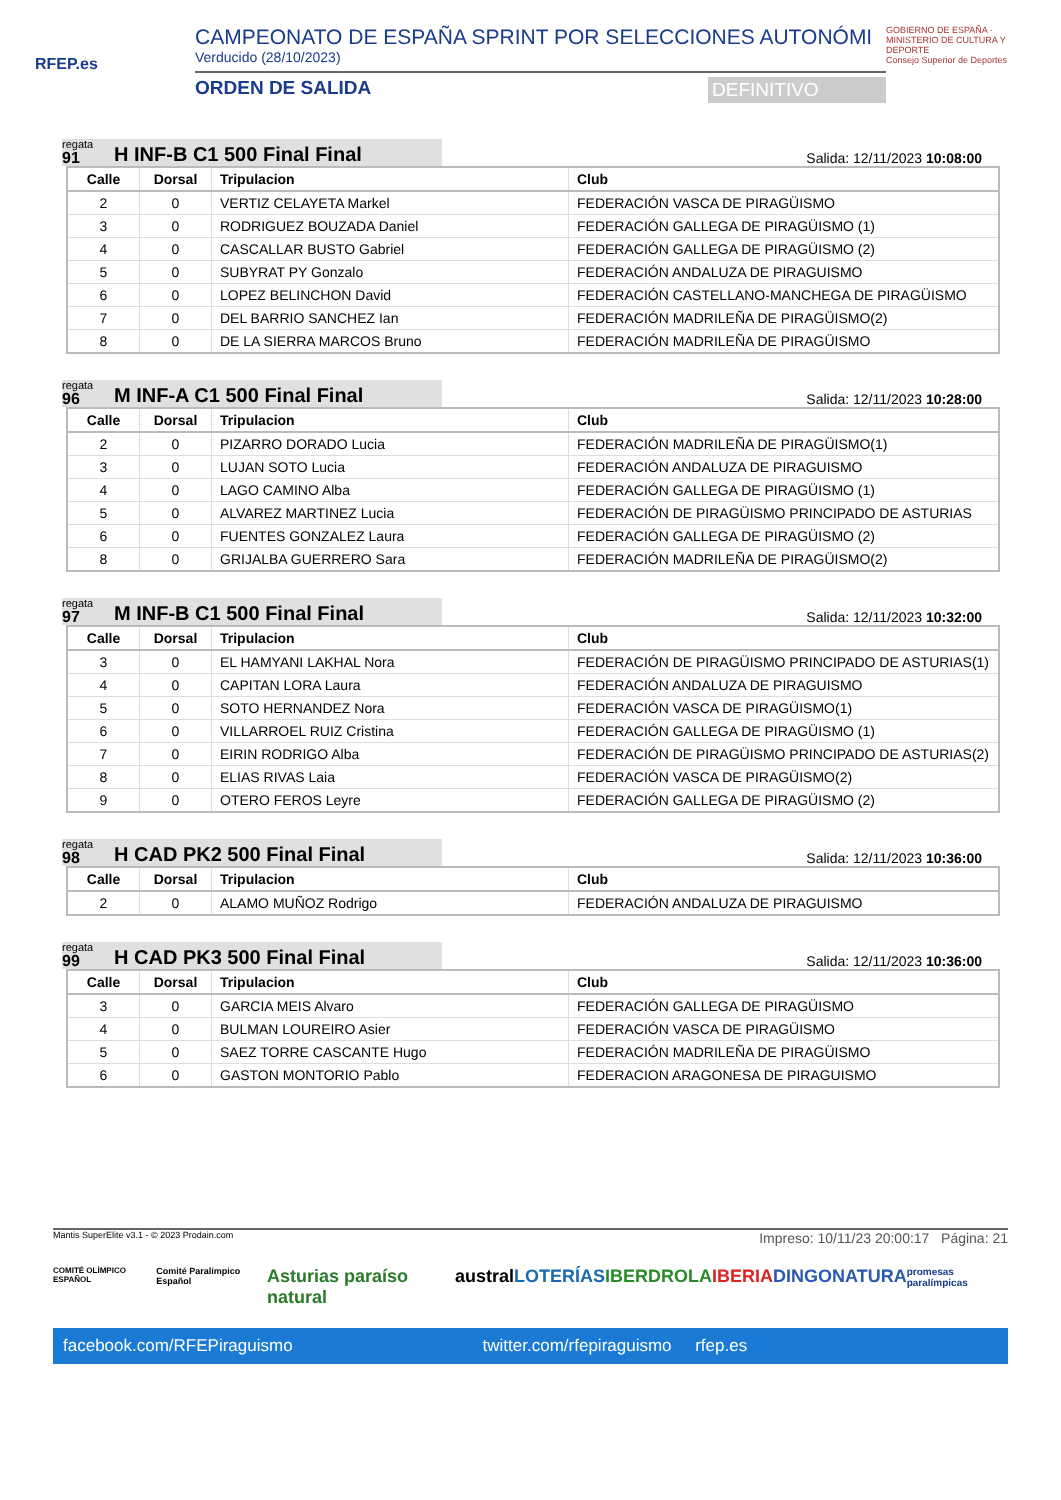RFEP.es
CAMPEONATO DE ESPAÑA SPRINT POR SELECCIONES AUTONÓMI
Verducido (28/10/2023)
ORDEN DE SALIDA DEFINITIVO
GOBIERNO DE ESPAÑA · MINISTERIO DE CULTURA Y DEPORTE
Consejo Superior de Deportes
regata
91
H INF-B C1 500 Final Final
Salida: 12/11/2023 10:08:00
| Calle | Dorsal | Tripulacion | Club |
| --- | --- | --- | --- |
| 2 | 0 | VERTIZ CELAYETA Markel | FEDERACIÓN VASCA DE PIRAGÜISMO |
| 3 | 0 | RODRIGUEZ BOUZADA Daniel | FEDERACIÓN GALLEGA DE PIRAGÜISMO (1) |
| 4 | 0 | CASCALLAR BUSTO Gabriel | FEDERACIÓN GALLEGA DE PIRAGÜISMO (2) |
| 5 | 0 | SUBYRAT PY Gonzalo | FEDERACIÓN ANDALUZA DE PIRAGUISMO |
| 6 | 0 | LOPEZ BELINCHON David | FEDERACIÓN CASTELLANO-MANCHEGA DE PIRAGÜISMO |
| 7 | 0 | DEL BARRIO SANCHEZ Ian | FEDERACIÓN MADRILEÑA DE PIRAGÜISMO(2) |
| 8 | 0 | DE LA SIERRA MARCOS Bruno | FEDERACIÓN MADRILEÑA DE PIRAGÜISMO |
regata
96
M INF-A C1 500 Final Final
Salida: 12/11/2023 10:28:00
| Calle | Dorsal | Tripulacion | Club |
| --- | --- | --- | --- |
| 2 | 0 | PIZARRO DORADO Lucia | FEDERACIÓN MADRILEÑA DE PIRAGÜISMO(1) |
| 3 | 0 | LUJAN SOTO Lucia | FEDERACIÓN ANDALUZA DE PIRAGUISMO |
| 4 | 0 | LAGO CAMINO Alba | FEDERACIÓN GALLEGA DE PIRAGÜISMO (1) |
| 5 | 0 | ALVAREZ MARTINEZ Lucia | FEDERACIÓN DE PIRAGÜISMO PRINCIPADO DE ASTURIAS |
| 6 | 0 | FUENTES GONZALEZ Laura | FEDERACIÓN GALLEGA DE PIRAGÜISMO (2) |
| 8 | 0 | GRIJALBA GUERRERO Sara | FEDERACIÓN MADRILEÑA DE PIRAGÜISMO(2) |
regata
97
M INF-B C1 500 Final Final
Salida: 12/11/2023 10:32:00
| Calle | Dorsal | Tripulacion | Club |
| --- | --- | --- | --- |
| 3 | 0 | EL HAMYANI LAKHAL Nora | FEDERACIÓN DE PIRAGÜISMO PRINCIPADO DE ASTURIAS(1) |
| 4 | 0 | CAPITAN LORA Laura | FEDERACIÓN ANDALUZA DE PIRAGUISMO |
| 5 | 0 | SOTO HERNANDEZ Nora | FEDERACIÓN VASCA DE PIRAGÜISMO(1) |
| 6 | 0 | VILLARROEL RUIZ Cristina | FEDERACIÓN GALLEGA DE PIRAGÜISMO (1) |
| 7 | 0 | EIRIN RODRIGO Alba | FEDERACIÓN DE PIRAGÜISMO PRINCIPADO DE ASTURIAS(2) |
| 8 | 0 | ELIAS RIVAS Laia | FEDERACIÓN VASCA DE PIRAGÜISMO(2) |
| 9 | 0 | OTERO FEROS Leyre | FEDERACIÓN GALLEGA DE PIRAGÜISMO (2) |
regata
98
H CAD PK2 500 Final Final
Salida: 12/11/2023 10:36:00
| Calle | Dorsal | Tripulacion | Club |
| --- | --- | --- | --- |
| 2 | 0 | ALAMO MUÑOZ Rodrigo | FEDERACIÓN ANDALUZA DE PIRAGUISMO |
regata
99
H CAD PK3 500 Final Final
Salida: 12/11/2023 10:36:00
| Calle | Dorsal | Tripulacion | Club |
| --- | --- | --- | --- |
| 3 | 0 | GARCIA MEIS Alvaro | FEDERACIÓN GALLEGA DE PIRAGÜISMO |
| 4 | 0 | BULMAN LOUREIRO Asier | FEDERACIÓN VASCA DE PIRAGÜISMO |
| 5 | 0 | SAEZ TORRE CASCANTE Hugo | FEDERACIÓN MADRILEÑA DE PIRAGÜISMO |
| 6 | 0 | GASTON MONTORIO Pablo | FEDERACION ARAGONESA DE PIRAGUISMO |
Mantis SuperElite v3.1 - © 2023 Prodain.com Impreso: 10/11/23 20:00:17 Página: 21
COMITÉ OLÍMPICO ESPAÑOL Comité Paralímpico Español Asturias paraíso natural austral LOTERÍAS IBERDROLA IBERIA DINGONATURA promesas paralímpicas
facebook.com/RFEPiraguismo twitter.com/rfepiraguismo rfep.es